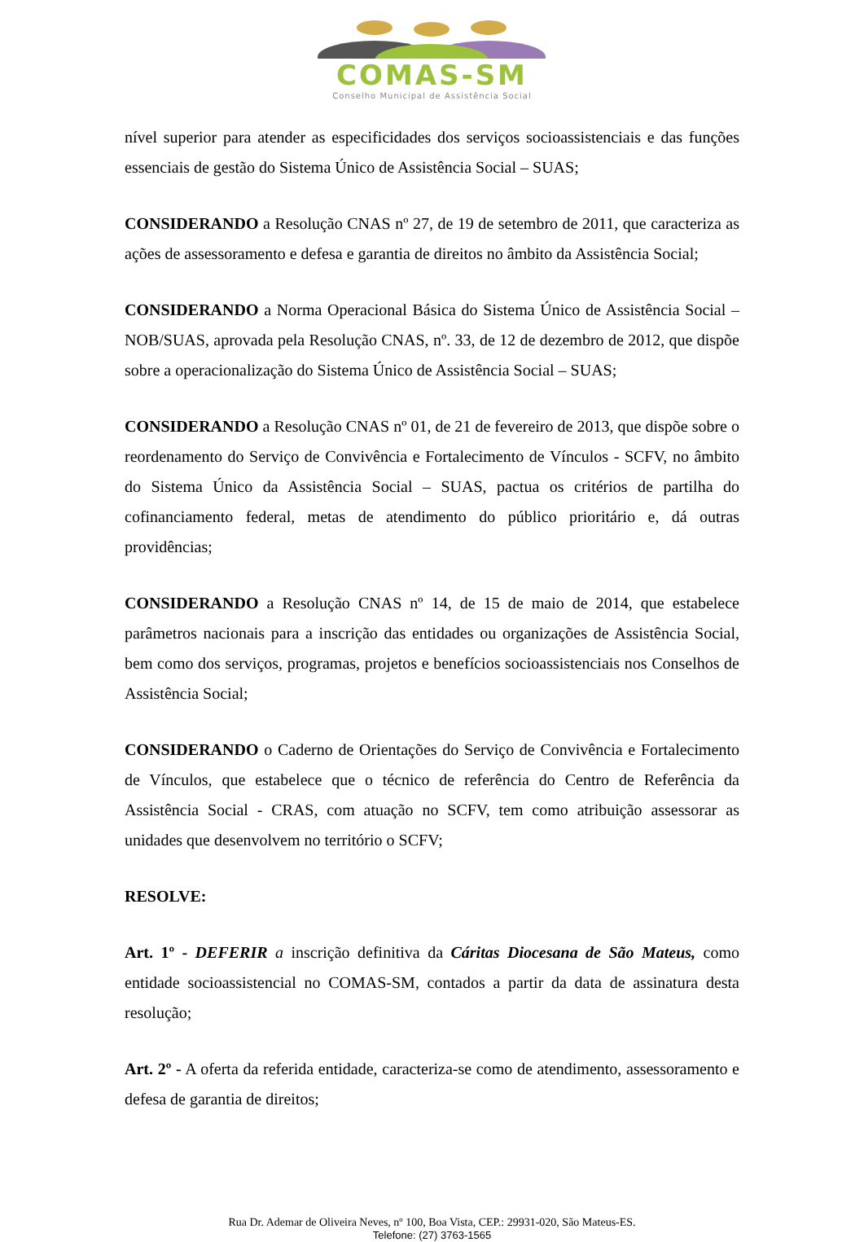COMAS-SM
Conselho Municipal de Assistência Social
nível superior para atender as especificidades dos serviços socioassistenciais e das funções essenciais de gestão do Sistema Único de Assistência Social – SUAS;
CONSIDERANDO a Resolução CNAS nº 27, de 19 de setembro de 2011, que caracteriza as ações de assessoramento e defesa e garantia de direitos no âmbito da Assistência Social;
CONSIDERANDO a Norma Operacional Básica do Sistema Único de Assistência Social – NOB/SUAS, aprovada pela Resolução CNAS, nº. 33, de 12 de dezembro de 2012, que dispõe sobre a operacionalização do Sistema Único de Assistência Social – SUAS;
CONSIDERANDO a Resolução CNAS nº 01, de 21 de fevereiro de 2013, que dispõe sobre o reordenamento do Serviço de Convivência e Fortalecimento de Vínculos - SCFV, no âmbito do Sistema Único da Assistência Social – SUAS, pactua os critérios de partilha do cofinanciamento federal, metas de atendimento do público prioritário e, dá outras providências;
CONSIDERANDO a Resolução CNAS nº 14, de 15 de maio de 2014, que estabelece parâmetros nacionais para a inscrição das entidades ou organizações de Assistência Social, bem como dos serviços, programas, projetos e benefícios socioassistenciais nos Conselhos de Assistência Social;
CONSIDERANDO o Caderno de Orientações do Serviço de Convivência e Fortalecimento de Vínculos, que estabelece que o técnico de referência do Centro de Referência da Assistência Social - CRAS, com atuação no SCFV, tem como atribuição assessorar as unidades que desenvolvem no território o SCFV;
RESOLVE:
Art. 1º - DEFERIR a inscrição definitiva da Cáritas Diocesana de São Mateus, como entidade socioassistencial no COMAS-SM, contados a partir da data de assinatura desta resolução;
Art. 2º - A oferta da referida entidade, caracteriza-se como de atendimento, assessoramento e defesa de garantia de direitos;
Rua Dr. Ademar de Oliveira Neves, nº 100, Boa Vista, CEP.: 29931-020, São Mateus-ES.
Telefone: (27) 3763-1565